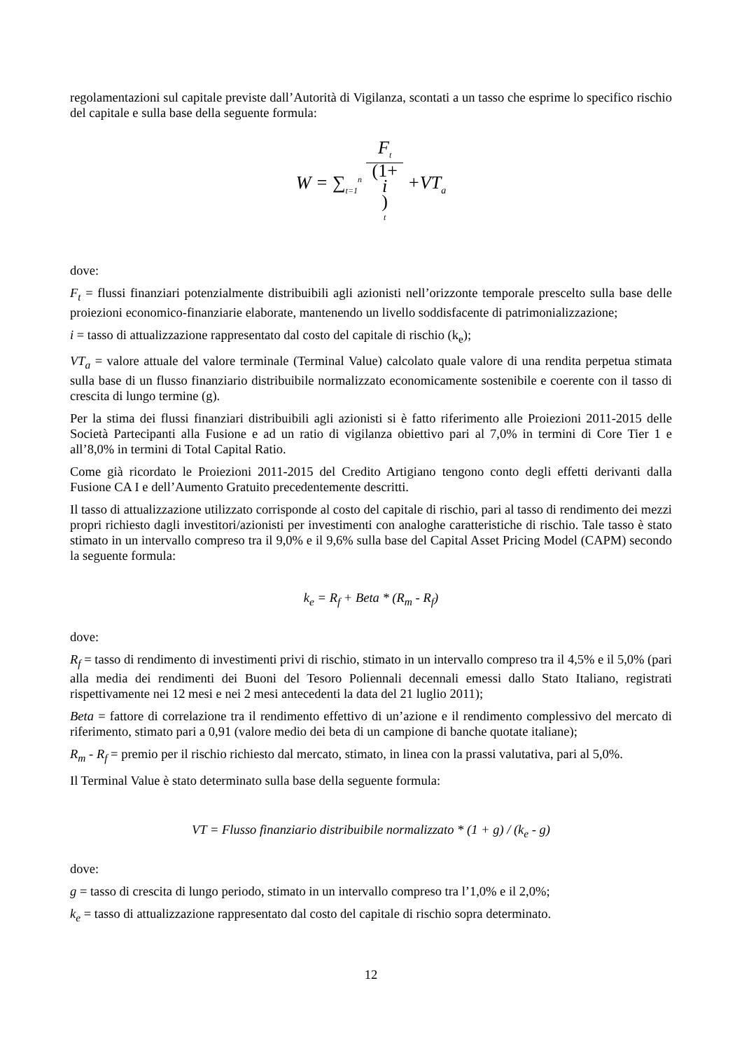regolamentazioni sul capitale previste dall’Autorità di Vigilanza, scontati a un tasso che esprime lo specifico rischio del capitale e sulla base della seguente formula:
W = ∑<sub>t=1</sub><sup>n</sup> F<sub>t</sub> (1+
i)
<sup>t</sup> +VT<sub>a</sub>
dove:
F<sub>t</sub> = flussi finanziari potenzialmente distribuibili agli azionisti nell’orizzonte temporale prescelto sulla base delle proiezioni economico-finanziarie elaborate, mantenendo un livello soddisfacente di patrimonializzazione;
i = tasso di attualizzazione rappresentato dal costo del capitale di rischio (k<sub>e</sub>);
VT<sub>a</sub> = valore attuale del valore terminale (Terminal Value) calcolato quale valore di una rendita perpetua stimata sulla base di un flusso finanziario distribuibile normalizzato economicamente sostenibile e coerente con il tasso di crescita di lungo termine (g).
Per la stima dei flussi finanziari distribuibili agli azionisti si è fatto riferimento alle Proiezioni 2011-2015 delle Società Partecipanti alla Fusione e ad un ratio di vigilanza obiettivo pari al 7,0% in termini di Core Tier 1 e all’8,0% in termini di Total Capital Ratio.
Come già ricordato le Proiezioni 2011-2015 del Credito Artigiano tengono conto degli effetti derivanti dalla Fusione CA I e dell’Aumento Gratuito precedentemente descritti.
Il tasso di attualizzazione utilizzato corrisponde al costo del capitale di rischio, pari al tasso di rendimento dei mezzi propri richiesto dagli investitori/azionisti per investimenti con analoghe caratteristiche di rischio. Tale tasso è stato stimato in un intervallo compreso tra il 9,0% e il 9,6% sulla base del Capital Asset Pricing Model (CAPM) secondo la seguente formula:
k<sub>e</sub> = R<sub>f</sub> + Beta * (R<sub>m</sub> - R<sub>f</sub>)
dove:
R<sub>f</sub> = tasso di rendimento di investimenti privi di rischio, stimato in un intervallo compreso tra il 4,5% e il 5,0% (pari alla media dei rendimenti dei Buoni del Tesoro Poliennali decennali emessi dallo Stato Italiano, registrati rispettivamente nei 12 mesi e nei 2 mesi antecedenti la data del 21 luglio 2011);
Beta = fattore di correlazione tra il rendimento effettivo di un’azione e il rendimento complessivo del mercato di riferimento, stimato pari a 0,91 (valore medio dei beta di un campione di banche quotate italiane);
R<sub>m</sub> - R<sub>f</sub> = premio per il rischio richiesto dal mercato, stimato, in linea con la prassi valutativa, pari al 5,0%.
Il Terminal Value è stato determinato sulla base della seguente formula:
VT = Flusso finanziario distribuibile normalizzato * (1 + g) / (k<sub>e</sub> - g)
dove:
g = tasso di crescita di lungo periodo, stimato in un intervallo compreso tra l’1,0% e il 2,0%;
k<sub>e</sub> = tasso di attualizzazione rappresentato dal costo del capitale di rischio sopra determinato.
12